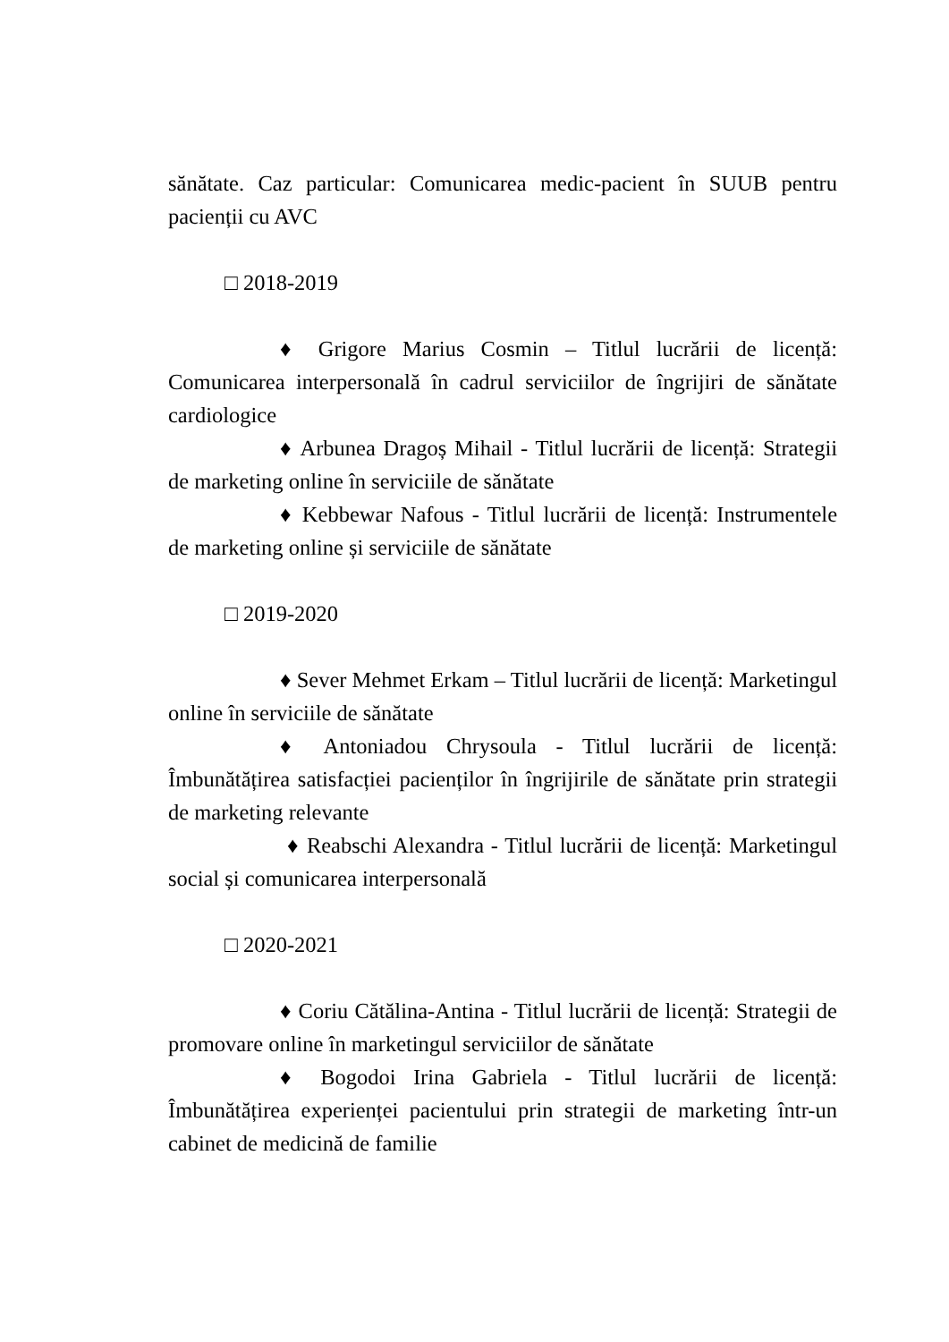sănătate. Caz particular: Comunicarea medic-pacient în SUUB pentru pacienții cu AVC
□ 2018-2019
♦ Grigore Marius Cosmin – Titlul lucrării de licență: Comunicarea interpersonală în cadrul serviciilor de îngrijiri de sănătate cardiologice
♦ Arbunea Dragoș Mihail - Titlul lucrării de licență: Strategii de marketing online în serviciile de sănătate
♦ Kebbewar Nafous - Titlul lucrării de licență: Instrumentele de marketing online și serviciile de sănătate
□ 2019-2020
♦ Sever Mehmet Erkam – Titlul lucrării de licență: Marketingul online în serviciile de sănătate
♦ Antoniadou Chrysoula - Titlul lucrării de licență: Îmbunătățirea satisfacției pacienților în îngrijirile de sănătate prin strategii de marketing relevante
♦ Reabschi Alexandra - Titlul lucrării de licență: Marketingul social și comunicarea interpersonală
□ 2020-2021
♦ Coriu Cătălina-Antina - Titlul lucrării de licență: Strategii de promovare online în marketingul serviciilor de sănătate
♦ Bogodoi Irina Gabriela - Titlul lucrării de licență: Îmbunătățirea experienței pacientului prin strategii de marketing într-un cabinet de medicină de familie